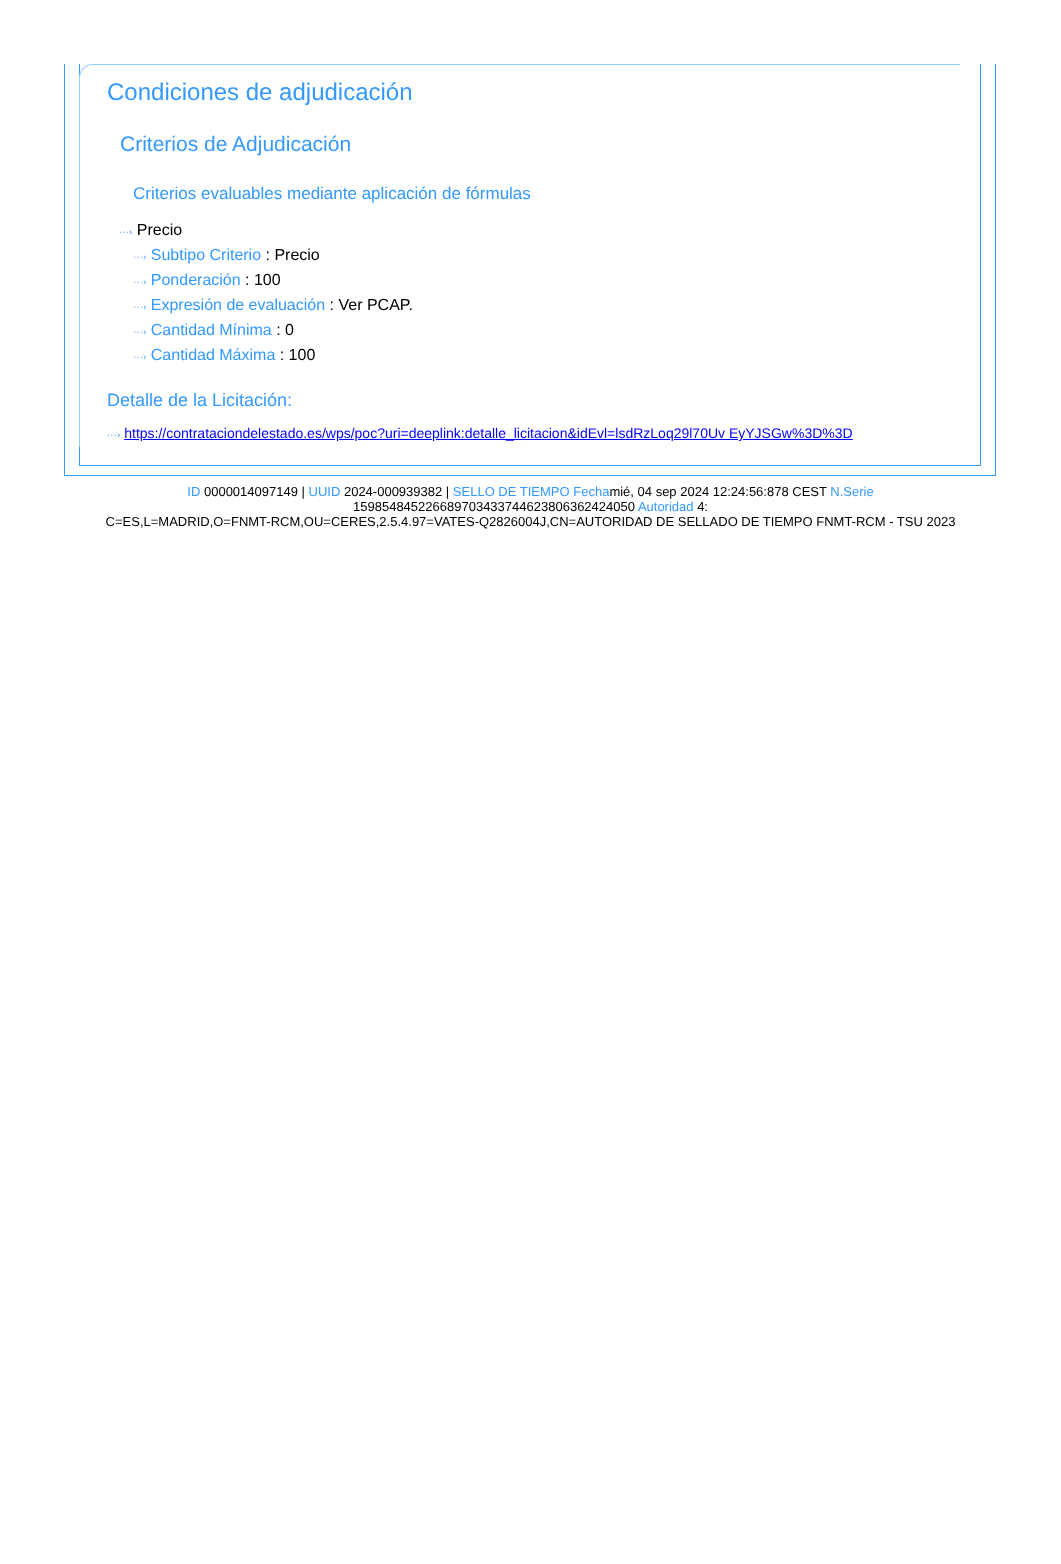Condiciones de adjudicación
Criterios de Adjudicación
Criterios evaluables mediante aplicación de fórmulas
···› Precio
···› Subtipo Criterio : Precio
···› Ponderación : 100
···› Expresión de evaluación : Ver PCAP.
···› Cantidad Mínima : 0
···› Cantidad Máxima : 100
Detalle de la Licitación:
···› https://contrataciondelestado.es/wps/poc?uri=deeplink:detalle_licitacion&idEvl=lsdRzLoq29l70Uv EyYJSGw%3D%3D
ID 0000014097149 | UUID 2024-000939382 | SELLO DE TIEMPO Fechamié, 04 sep 2024 12:24:56:878 CEST N.Serie
159854845226689703433744623806362424050 Autoridad 4:
C=ES,L=MADRID,O=FNMT-RCM,OU=CERES,2.5.4.97=VATES-Q2826004J,CN=AUTORIDAD DE SELLADO DE TIEMPO FNMT-RCM - TSU 2023